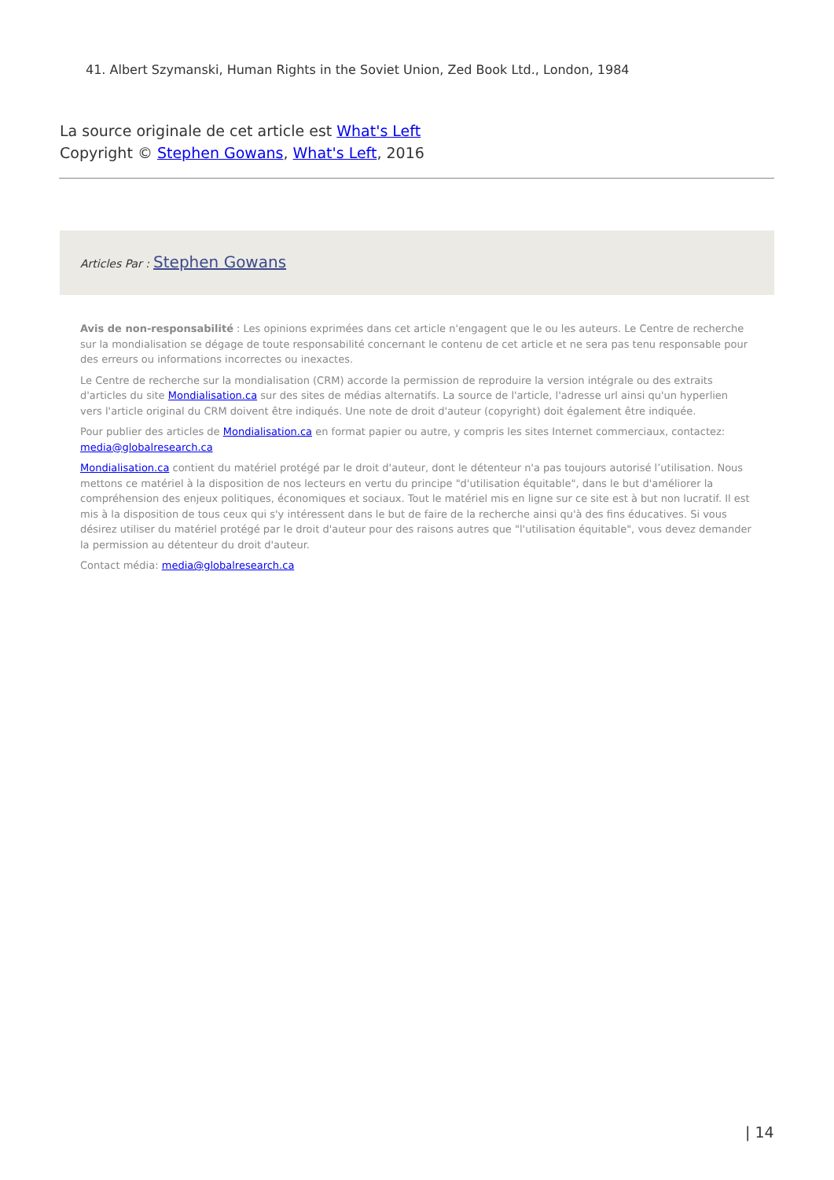41. Albert Szymanski, Human Rights in the Soviet Union, Zed Book Ltd., London, 1984
La source originale de cet article est What's Left
Copyright © Stephen Gowans, What's Left, 2016
Articles Par : Stephen Gowans
Avis de non-responsabilité : Les opinions exprimées dans cet article n'engagent que le ou les auteurs. Le Centre de recherche sur la mondialisation se dégage de toute responsabilité concernant le contenu de cet article et ne sera pas tenu responsable pour des erreurs ou informations incorrectes ou inexactes.
Le Centre de recherche sur la mondialisation (CRM) accorde la permission de reproduire la version intégrale ou des extraits d'articles du site Mondialisation.ca sur des sites de médias alternatifs. La source de l'article, l'adresse url ainsi qu'un hyperlien vers l'article original du CRM doivent être indiqués. Une note de droit d'auteur (copyright) doit également être indiquée.
Pour publier des articles de Mondialisation.ca en format papier ou autre, y compris les sites Internet commerciaux, contactez: media@globalresearch.ca
Mondialisation.ca contient du matériel protégé par le droit d'auteur, dont le détenteur n'a pas toujours autorisé l’utilisation. Nous mettons ce matériel à la disposition de nos lecteurs en vertu du principe "d'utilisation équitable", dans le but d'améliorer la compréhension des enjeux politiques, économiques et sociaux. Tout le matériel mis en ligne sur ce site est à but non lucratif. Il est mis à la disposition de tous ceux qui s'y intéressent dans le but de faire de la recherche ainsi qu'à des fins éducatives. Si vous désirez utiliser du matériel protégé par le droit d'auteur pour des raisons autres que "l'utilisation équitable", vous devez demander la permission au détenteur du droit d'auteur.
Contact média: media@globalresearch.ca
| 14